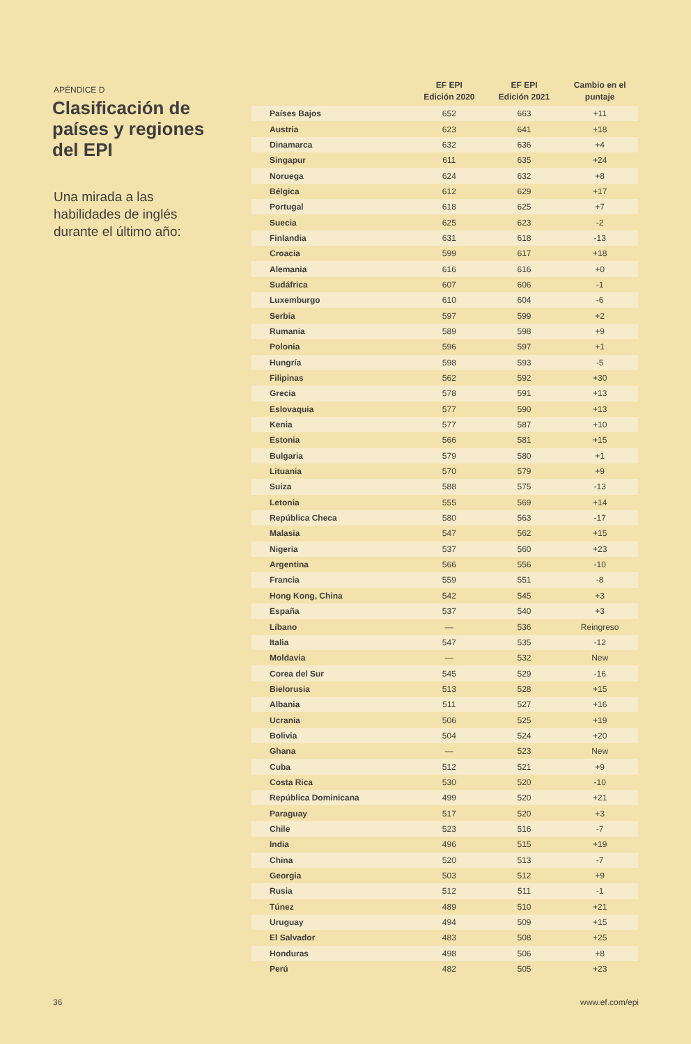APÉNDICE D
Clasificación de países y regiones del EPI
Una mirada a las habilidades de inglés durante el último año:
| | EF EPI Edición 2020 | EF EPI Edición 2021 | Cambio en el puntaje |
| --- | --- | --- | --- |
| Países Bajos | 652 | 663 | +11 |
| Austria | 623 | 641 | +18 |
| Dinamarca | 632 | 636 | +4 |
| Singapur | 611 | 635 | +24 |
| Noruega | 624 | 632 | +8 |
| Bélgica | 612 | 629 | +17 |
| Portugal | 618 | 625 | +7 |
| Suecia | 625 | 623 | -2 |
| Finlandia | 631 | 618 | -13 |
| Croacia | 599 | 617 | +18 |
| Alemania | 616 | 616 | +0 |
| Sudáfrica | 607 | 606 | -1 |
| Luxemburgo | 610 | 604 | -6 |
| Serbia | 597 | 599 | +2 |
| Rumania | 589 | 598 | +9 |
| Polonia | 596 | 597 | +1 |
| Hungría | 598 | 593 | -5 |
| Filipinas | 562 | 592 | +30 |
| Grecia | 578 | 591 | +13 |
| Eslovaquia | 577 | 590 | +13 |
| Kenia | 577 | 587 | +10 |
| Estonia | 566 | 581 | +15 |
| Bulgaria | 579 | 580 | +1 |
| Lituania | 570 | 579 | +9 |
| Suiza | 588 | 575 | -13 |
| Letonia | 555 | 569 | +14 |
| República Checa | 580 | 563 | -17 |
| Malasia | 547 | 562 | +15 |
| Nigeria | 537 | 560 | +23 |
| Argentina | 566 | 556 | -10 |
| Francia | 559 | 551 | -8 |
| Hong Kong, China | 542 | 545 | +3 |
| España | 537 | 540 | +3 |
| Líbano | — | 536 | Reingreso |
| Italia | 547 | 535 | -12 |
| Moldavia | — | 532 | New |
| Corea del Sur | 545 | 529 | -16 |
| Bielorusia | 513 | 528 | +15 |
| Albania | 511 | 527 | +16 |
| Ucrania | 506 | 525 | +19 |
| Bolivia | 504 | 524 | +20 |
| Ghana | — | 523 | New |
| Cuba | 512 | 521 | +9 |
| Costa Rica | 530 | 520 | -10 |
| República Dominicana | 499 | 520 | +21 |
| Paraguay | 517 | 520 | +3 |
| Chile | 523 | 516 | -7 |
| India | 496 | 515 | +19 |
| China | 520 | 513 | -7 |
| Georgia | 503 | 512 | +9 |
| Rusia | 512 | 511 | -1 |
| Túnez | 489 | 510 | +21 |
| Uruguay | 494 | 509 | +15 |
| El Salvador | 483 | 508 | +25 |
| Honduras | 498 | 506 | +8 |
| Perú | 482 | 505 | +23 |
36 www.ef.com/epi